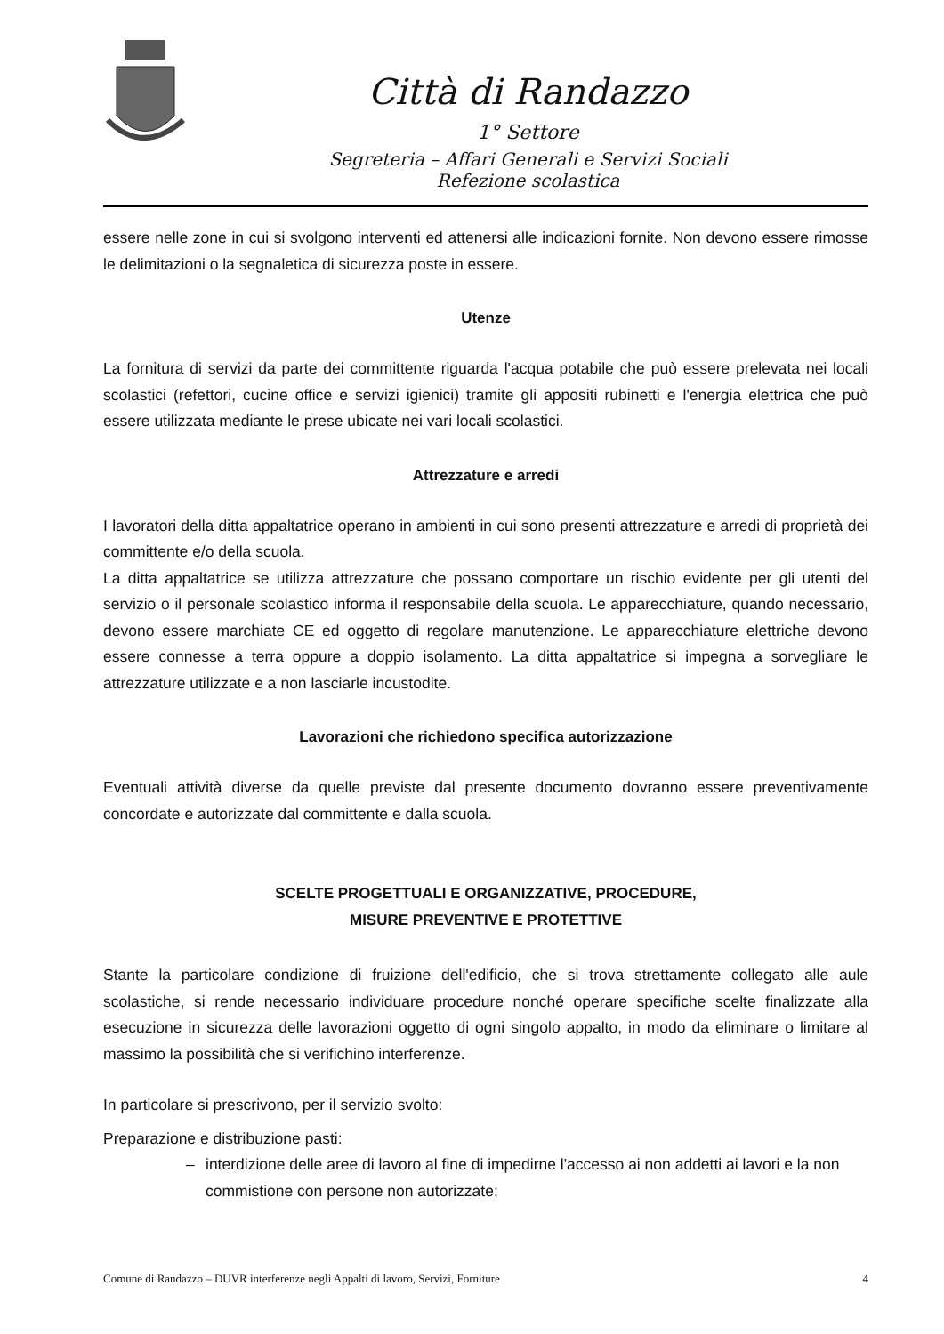Città di Randazzo
1° Settore
Segreteria – Affari Generali e Servizi Sociali
Refezione scolastica
essere nelle zone in cui si svolgono interventi ed attenersi alle indicazioni fornite. Non devono essere rimosse le delimitazioni o la segnaletica di sicurezza poste in essere.
Utenze
La fornitura di servizi da parte dei committente riguarda l'acqua potabile che può essere prelevata nei locali scolastici (refettori, cucine office e servizi igienici) tramite gli appositi rubinetti e l'energia elettrica che può essere utilizzata mediante le prese ubicate nei vari locali scolastici.
Attrezzature e arredi
I lavoratori della ditta appaltatrice operano in ambienti in cui sono presenti attrezzature e arredi di proprietà dei committente e/o della scuola.
La ditta appaltatrice se utilizza attrezzature che possano comportare un rischio evidente per gli utenti del servizio o il personale scolastico informa il responsabile della scuola. Le apparecchiature, quando necessario, devono essere marchiate CE ed oggetto di regolare manutenzione. Le apparecchiature elettriche devono essere connesse a terra oppure a doppio isolamento. La ditta appaltatrice si impegna a sorvegliare le attrezzature utilizzate e a non lasciarle incustodite.
Lavorazioni che richiedono specifica autorizzazione
Eventuali attività diverse da quelle previste dal presente documento dovranno essere preventivamente concordate e autorizzate dal committente e dalla scuola.
SCELTE PROGETTUALI E ORGANIZZATIVE, PROCEDURE,
MISURE PREVENTIVE E PROTETTIVE
Stante la particolare condizione di fruizione dell'edificio, che si trova strettamente collegato alle aule scolastiche, si rende necessario individuare procedure nonché operare specifiche scelte finalizzate alla esecuzione in sicurezza delle lavorazioni oggetto di ogni singolo appalto, in modo da eliminare o limitare al massimo la possibilità che si verifichino interferenze.
In particolare si prescrivono, per il servizio svolto:
Preparazione e distribuzione pasti:
– interdizione delle aree di lavoro al fine di impedirne l'accesso ai non addetti ai lavori e la non commistione con persone non autorizzate;
Comune di Randazzo – DUVR interferenze negli Appalti di lavoro, Servizi, Forniture 4